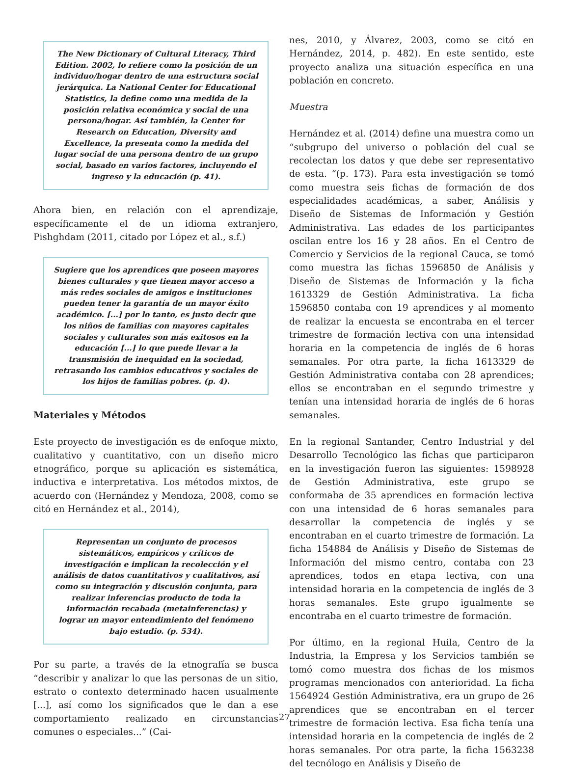The New Dictionary of Cultural Literacy, Third Edition. 2002, lo refiere como la posición de un individuo/hogar dentro de una estructura social jerárquica. La National Center for Educational Statistics, la define como una medida de la posición relativa económica y social de una persona/hogar. Así también, la Center for Research on Education, Diversity and Excellence, la presenta como la medida del lugar social de una persona dentro de un grupo social, basado en varios factores, incluyendo el ingreso y la educación (p. 41).
Ahora bien, en relación con el aprendizaje, específicamente el de un idioma extranjero, Pishghdam (2011, citado por López et al., s.f.)
Sugiere que los aprendices que poseen mayores bienes culturales y que tienen mayor acceso a más redes sociales de amigos e instituciones pueden tener la garantía de un mayor éxito académico. [...] por lo tanto, es justo decir que los niños de familias con mayores capitales sociales y culturales son más exitosos en la educación [...] lo que puede llevar a la transmisión de inequidad en la sociedad, retrasando los cambios educativos y sociales de los hijos de familias pobres. (p. 4).
Materiales y Métodos
Este proyecto de investigación es de enfoque mixto, cualitativo y cuantitativo, con un diseño micro etnográfico, porque su aplicación es sistemática, inductiva e interpretativa. Los métodos mixtos, de acuerdo con (Hernández y Mendoza, 2008, como se citó en Hernández et al., 2014),
Representan un conjunto de procesos sistemáticos, empíricos y críticos de investigación e implican la recolección y el análisis de datos cuantitativos y cualitativos, así como su integración y discusión conjunta, para realizar inferencias producto de toda la información recabada (metainferencias) y lograr un mayor entendimiento del fenómeno bajo estudio. (p. 534).
Por su parte, a través de la etnografía se busca “describir y analizar lo que las personas de un sitio, estrato o contexto determinado hacen usualmente [...], así como los significados que le dan a ese comportamiento realizado en circunstancias comunes o especiales...” (Cai-
nes, 2010, y Álvarez, 2003, como se citó en Hernández, 2014, p. 482). En este sentido, este proyecto analiza una situación específica en una población en concreto.
Muestra
Hernández et al. (2014) define una muestra como un “subgrupo del universo o población del cual se recolectan los datos y que debe ser representativo de esta. “(p. 173). Para esta investigación se tomó como muestra seis fichas de formación de dos especialidades académicas, a saber, Análisis y Diseño de Sistemas de Información y Gestión Administrativa. Las edades de los participantes oscilan entre los 16 y 28 años. En el Centro de Comercio y Servicios de la regional Cauca, se tomó como muestra las fichas 1596850 de Análisis y Diseño de Sistemas de Información y la ficha 1613329 de Gestión Administrativa. La ficha 1596850 contaba con 19 aprendices y al momento de realizar la encuesta se encontraba en el tercer trimestre de formación lectiva con una intensidad horaria en la competencia de inglés de 6 horas semanales. Por otra parte, la ficha 1613329 de Gestión Administrativa contaba con 28 aprendices; ellos se encontraban en el segundo trimestre y tenían una intensidad horaria de inglés de 6 horas semanales.
En la regional Santander, Centro Industrial y del Desarrollo Tecnológico las fichas que participaron en la investigación fueron las siguientes: 1598928 de Gestión Administrativa, este grupo se conformaba de 35 aprendices en formación lectiva con una intensidad de 6 horas semanales para desarrollar la competencia de inglés y se encontraban en el cuarto trimestre de formación. La ficha 154884 de Análisis y Diseño de Sistemas de Información del mismo centro, contaba con 23 aprendices, todos en etapa lectiva, con una intensidad horaria en la competencia de inglés de 3 horas semanales. Este grupo igualmente se encontraba en el cuarto trimestre de formación.
Por último, en la regional Huila, Centro de la Industria, la Empresa y los Servicios también se tomó como muestra dos fichas de los mismos programas mencionados con anterioridad. La ficha 1564924 Gestión Administrativa, era un grupo de 26 aprendices que se encontraban en el tercer trimestre de formación lectiva. Esa ficha tenía una intensidad horaria en la competencia de inglés de 2 horas semanales. Por otra parte, la ficha 1563238 del tecnólogo en Análisis y Diseño de
27